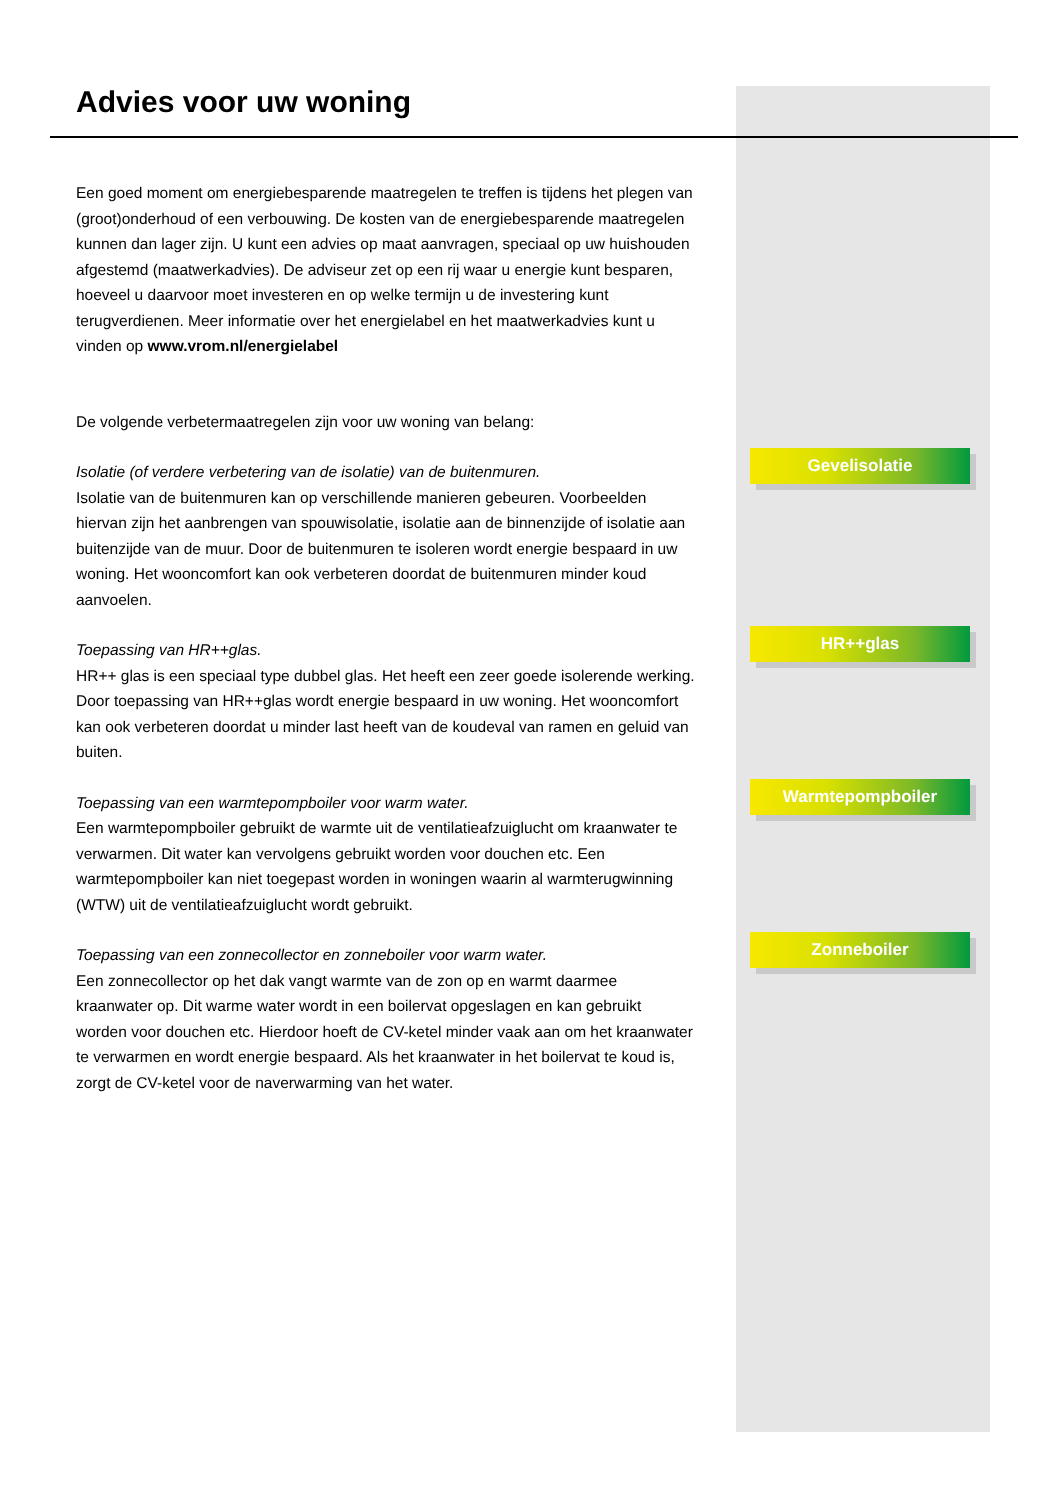Advies voor uw woning
Een goed moment om energiebesparende maatregelen te treffen is tijdens het plegen van (groot)onderhoud of een verbouwing. De kosten van de energiebesparende maatregelen kunnen dan lager zijn. U kunt een advies op maat aanvragen, speciaal op uw huishouden afgestemd (maatwerkadvies). De adviseur zet op een rij waar u energie kunt besparen, hoeveel u daarvoor moet investeren en op welke termijn u de investering kunt terugverdienen. Meer informatie over het energielabel en het maatwerkadvies kunt u vinden op www.vrom.nl/energielabel
De volgende verbetermaatregelen zijn voor uw woning van belang:
Isolatie (of verdere verbetering van de isolatie) van de buitenmuren.
Isolatie van de buitenmuren kan op verschillende manieren gebeuren. Voorbeelden hiervan zijn het aanbrengen van spouwisolatie, isolatie aan de binnenzijde of isolatie aan buitenzijde van de muur. Door de buitenmuren te isoleren wordt energie bespaard in uw woning. Het wooncomfort kan ook verbeteren doordat de buitenmuren minder koud aanvoelen.
Toepassing van HR++glas.
HR++ glas is een speciaal type dubbel glas. Het heeft een zeer goede isolerende werking. Door toepassing van HR++glas wordt energie bespaard in uw woning. Het wooncomfort kan ook verbeteren doordat u minder last heeft van de koudeval van ramen en geluid van buiten.
Toepassing van een warmtepompboiler voor warm water.
Een warmtepompboiler gebruikt de warmte uit de ventilatieafzuiglucht om kraanwater te verwarmen. Dit water kan vervolgens gebruikt worden voor douchen etc. Een warmtepompboiler kan niet toegepast worden in woningen waarin al warmterugwinning (WTW) uit de ventilatieafzuiglucht wordt gebruikt.
Toepassing van een zonnecollector en zonneboiler voor warm water.
Een zonnecollector op het dak vangt warmte van de zon op en warmt daarmee kraanwater op. Dit warme water wordt in een boilervat opgeslagen en kan gebruikt worden voor douchen etc. Hierdoor hoeft de CV-ketel minder vaak aan om het kraanwater te verwarmen en wordt energie bespaard. Als het kraanwater in het boilervat te koud is, zorgt de CV-ketel voor de naverwarming van het water.
Gevelisolatie
HR++glas
Warmtepompboiler
Zonneboiler